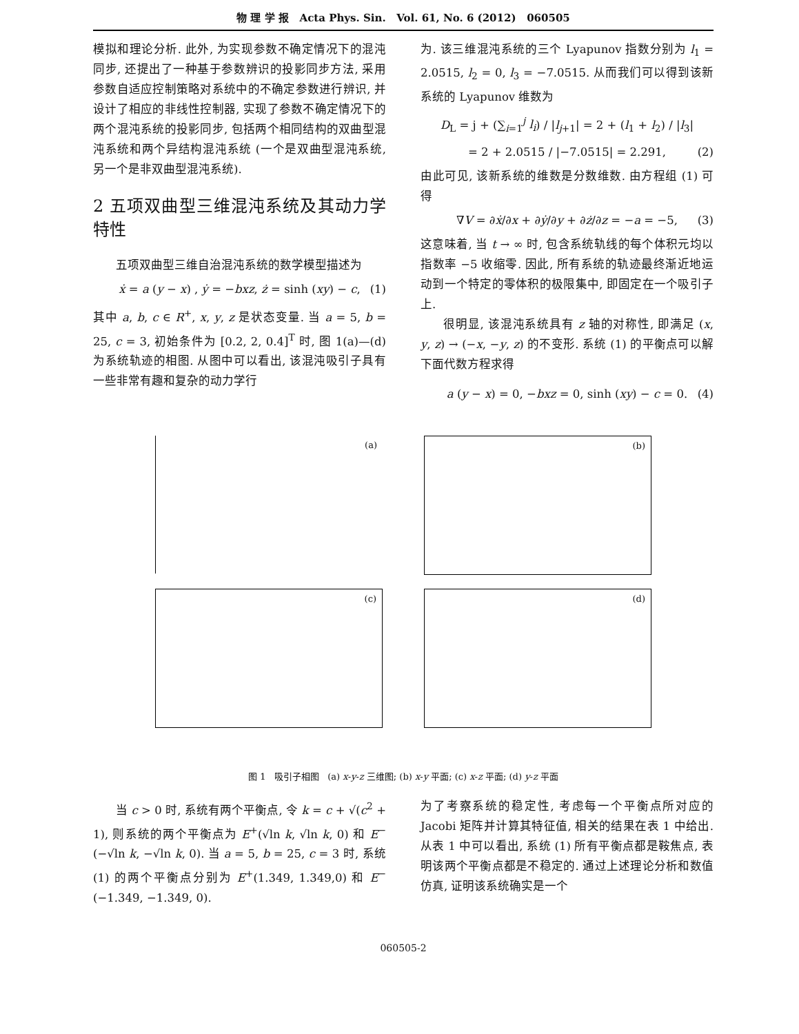物 理 学 报 Acta Phys. Sin. Vol. 61, No. 6 (2012) 060505
模拟和理论分析. 此外, 为实现参数不确定情况下的混沌同步, 还提出了一种基于参数辨识的投影同步方法, 采用参数自适应控制策略对系统中的不确定参数进行辨识, 并设计了相应的非线性控制器, 实现了参数不确定情况下的两个混沌系统的投影同步, 包括两个相同结构的双曲型混沌系统和两个异结构混沌系统 (一个是双曲型混沌系统, 另一个是非双曲型混沌系统).
2 五项双曲型三维混沌系统及其动力学特性
五项双曲型三维自治混沌系统的数学模型描述为
ẋ = a (y − x) , ẏ = −bxz, ż = sinh (xy) − c, (1)
其中 a, b, c ∈ R<sup>+</sup>, x, y, z 是状态变量. 当 a = 5, b = 25, c = 3, 初始条件为 [0.2, 2, 0.4]<sup>T</sup> 时, 图 1(a)—(d) 为系统轨迹的相图. 从图中可以看出, 该混沌吸引子具有一些非常有趣和复杂的动力学行
为. 该三维混沌系统的三个 Lyapunov 指数分别为 l<sub>1</sub> = 2.0515, l<sub>2</sub> = 0, l<sub>3</sub> = −7.0515. 从而我们可以得到该新系统的 Lyapunov 维数为
D<sub>L</sub> = j + (∑<sub>i=1</sub><sup>j</sup> l<sub>i</sub>) / |l<sub>j+1</sub>| = 2 + (l<sub>1</sub> + l<sub>2</sub>) / |l<sub>3</sub>|
= 2 + 2.0515 / |−7.0515| = 2.291, (2)
由此可见, 该新系统的维数是分数维数. 由方程组 (1) 可得
∇V = ∂ẋ/∂x + ∂ẏ/∂y + ∂ż/∂z = −a = −5, (3)
这意味着, 当 t → ∞ 时, 包含系统轨线的每个体积元均以指数率 −5 收缩零. 因此, 所有系统的轨迹最终渐近地运动到一个特定的零体积的极限集中, 即固定在一个吸引子上.
很明显, 该混沌系统具有 z 轴的对称性, 即满足 (x, y, z) → (−x, −y, z) 的不变形. 系统 (1) 的平衡点可以解下面代数方程求得
a (y − x) = 0, −bxz = 0, sinh (xy) − c = 0. (4)
(a)
(b)
(c)
(d)
图 1 吸引子相图 (a) x-y-z 三维图; (b) x-y 平面; (c) x-z 平面; (d) y-z 平面
当 c > 0 时, 系统有两个平衡点, 令 k = c + √(c<sup>2</sup> + 1), 则系统的两个平衡点为 E<sup>+</sup>(√ln k, √ln k, 0) 和 E<sup>−</sup>(−√ln k, −√ln k, 0). 当 a = 5, b = 25, c = 3 时, 系统 (1) 的两个平衡点分别为 E<sup>+</sup>(1.349, 1.349,0) 和 E<sup>−</sup>(−1.349, −1.349, 0).
为了考察系统的稳定性, 考虑每一个平衡点所对应的 Jacobi 矩阵并计算其特征值, 相关的结果在表 1 中给出. 从表 1 中可以看出, 系统 (1) 所有平衡点都是鞍焦点, 表明该两个平衡点都是不稳定的. 通过上述理论分析和数值仿真, 证明该系统确实是一个
060505-2